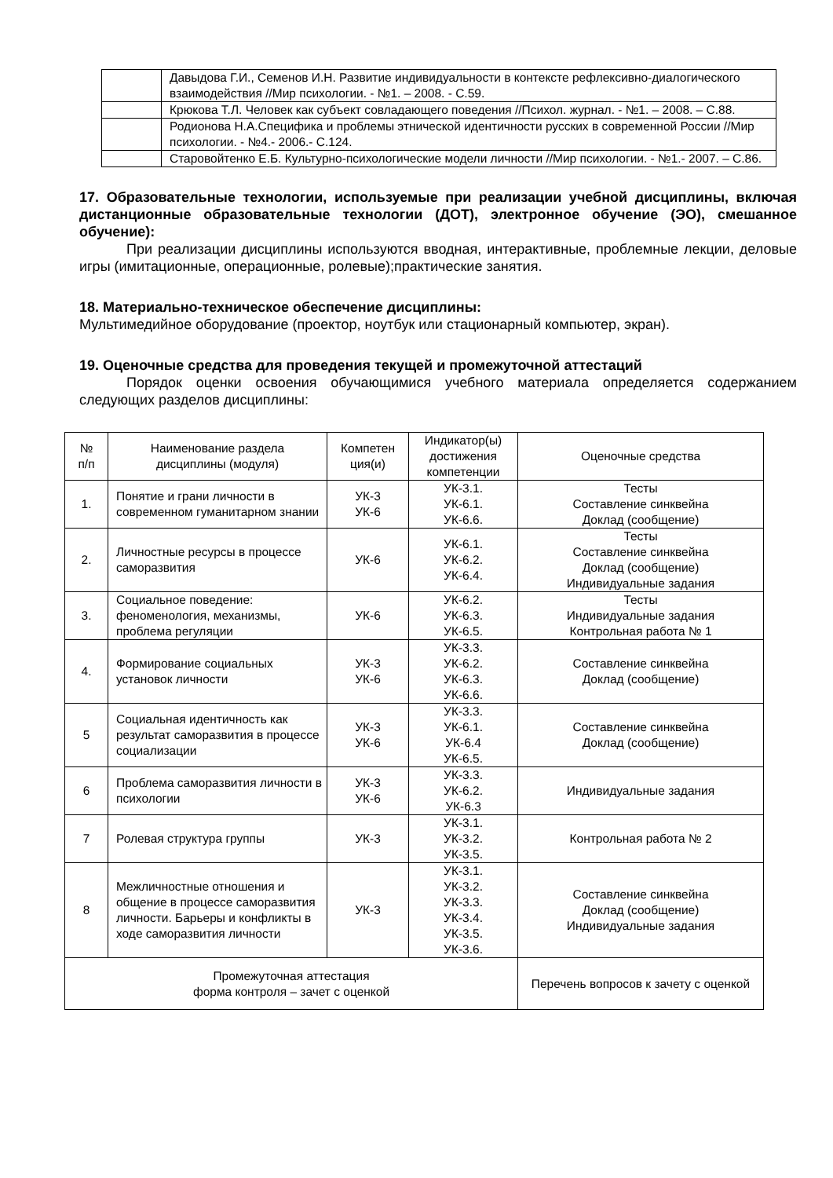| | Давыдова Г.И., Семенов И.Н. Развитие индивидуальности в контексте рефлексивно-диалогического взаимодействия //Мир психологии. - №1. – 2008. - С.59. |
| | Крюкова Т.Л. Человек как субъект совладающего поведения //Психол. журнал. - №1. – 2008. – С.88. |
| | Родионова Н.А.Специфика и проблемы этнической идентичности русских в современной России //Мир психологии. - №4.- 2006.- С.124. |
| | Старовойтенко Е.Б. Культурно-психологические модели личности //Мир психологии. - №1.- 2007. – С.86. |
17. Образовательные технологии, используемые при реализации учебной дисциплины, включая дистанционные образовательные технологии (ДОТ), электронное обучение (ЭО), смешанное обучение):
При реализации дисциплины используются вводная, интерактивные, проблемные лекции, деловые игры (имитационные, операционные, ролевые);практические занятия.
18. Материально-техническое обеспечение дисциплины:
Мультимедийное оборудование (проектор, ноутбук или стационарный компьютер, экран).
19. Оценочные средства для проведения текущей и промежуточной аттестаций
Порядок оценки освоения обучающимися учебного материала определяется содержанием следующих разделов дисциплины:
| № п/п | Наименование раздела дисциплины (модуля) | Компетен ция(и) | Индикатор(ы) достижения компетенции | Оценочные средства |
| --- | --- | --- | --- | --- |
| 1. | Понятие и грани личности в современном гуманитарном знании | УК-3 УК-6 | УК-3.1. УК-6.1. УК-6.6. | Тесты Составление синквейна Доклад (сообщение) |
| 2. | Личностные ресурсы в процессе саморазвития | УК-6 | УК-6.1. УК-6.2. УК-6.4. | Тесты Составление синквейна Доклад (сообщение) Индивидуальные задания |
| 3. | Социальное поведение: феноменология, механизмы, проблема регуляции | УК-6 | УК-6.2. УК-6.3. УК-6.5. | Тесты Индивидуальные задания Контрольная работа № 1 |
| 4. | Формирование социальных установок личности | УК-3 УК-6 | УК-3.3. УК-6.2. УК-6.3. УК-6.6. | Составление синквейна Доклад (сообщение) |
| 5 | Социальная идентичность как результат саморазвития в процессе социализации | УК-3 УК-6 | УК-3.3. УК-6.1. УК-6.4 УК-6.5. | Составление синквейна Доклад (сообщение) |
| 6 | Проблема саморазвития личности в психологии | УК-3 УК-6 | УК-3.3. УК-6.2. УК-6.3 | Индивидуальные задания |
| 7 | Ролевая структура группы | УК-3 | УК-3.1. УК-3.2. УК-3.5. | Контрольная работа № 2 |
| 8 | Межличностные отношения и общение в процессе саморазвития личности. Барьеры и конфликты в ходе саморазвития личности | УК-3 | УК-3.1. УК-3.2. УК-3.3. УК-3.4. УК-3.5. УК-3.6. | Составление синквейна Доклад (сообщение) Индивидуальные задания |
| Промежуточная аттестация форма контроля – зачет с оценкой | | | | Перечень вопросов к зачету с оценкой |